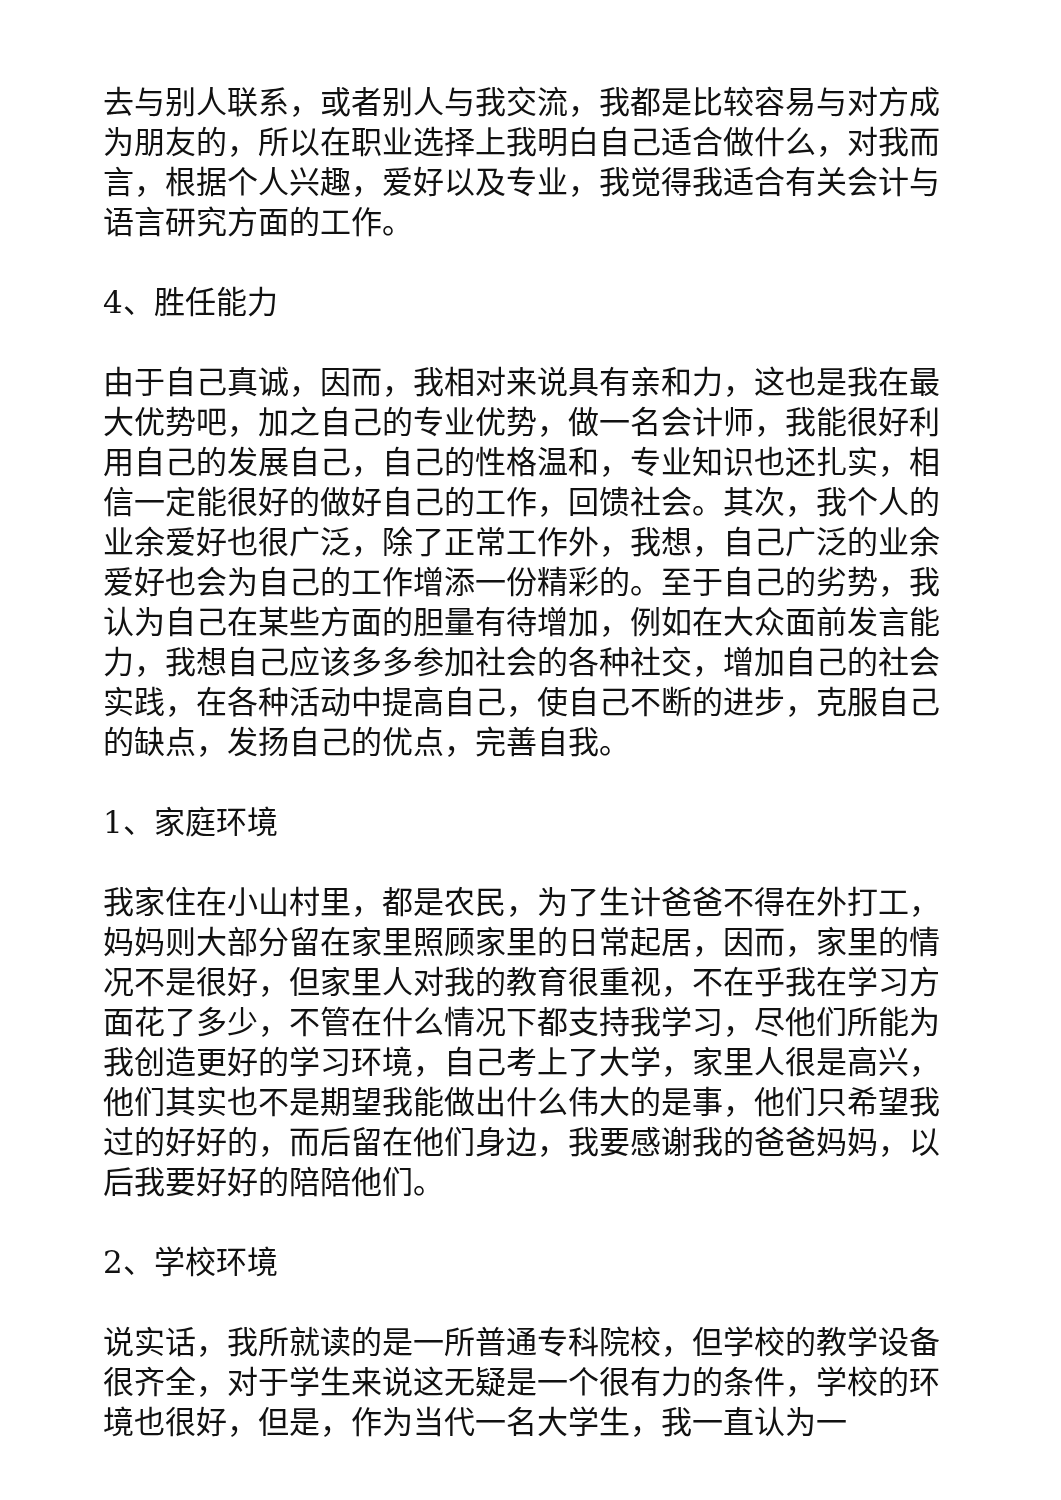去与别人联系，或者别人与我交流，我都是比较容易与对方成为朋友的，所以在职业选择上我明白自己适合做什么，对我而言，根据个人兴趣，爱好以及专业，我觉得我适合有关会计与语言研究方面的工作。
4、胜任能力
由于自己真诚，因而，我相对来说具有亲和力，这也是我在最大优势吧，加之自己的专业优势，做一名会计师，我能很好利用自己的发展自己，自己的性格温和，专业知识也还扎实，相信一定能很好的做好自己的工作，回馈社会。其次，我个人的业余爱好也很广泛，除了正常工作外，我想，自己广泛的业余爱好也会为自己的工作增添一份精彩的。至于自己的劣势，我认为自己在某些方面的胆量有待增加，例如在大众面前发言能力，我想自己应该多多参加社会的各种社交，增加自己的社会实践，在各种活动中提高自己，使自己不断的进步，克服自己的缺点，发扬自己的优点，完善自我。
1、家庭环境
我家住在小山村里，都是农民，为了生计爸爸不得在外打工，妈妈则大部分留在家里照顾家里的日常起居，因而，家里的情况不是很好，但家里人对我的教育很重视，不在乎我在学习方面花了多少，不管在什么情况下都支持我学习，尽他们所能为我创造更好的学习环境，自己考上了大学，家里人很是高兴，他们其实也不是期望我能做出什么伟大的是事，他们只希望我过的好好的，而后留在他们身边，我要感谢我的爸爸妈妈，以后我要好好的陪陪他们。
2、学校环境
说实话，我所就读的是一所普通专科院校，但学校的教学设备很齐全，对于学生来说这无疑是一个很有力的条件，学校的环境也很好，但是，作为当代一名大学生，我一直认为一